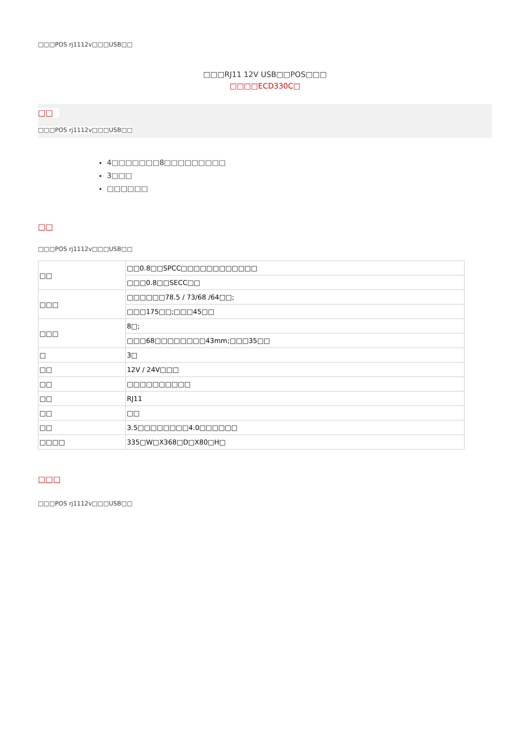□□□POS rj1112v□□□USB□□
□□□RJ11 12V USB□□POS□□□
□□□□ECD330C□
□□
□□□POS rj1112v□□□USB□□
4□□□□□□□8□□□□□□□□□
3□□□
□□□□□□
□□
□□□POS rj1112v□□□USB□□
| □□ | □□0.8□□SPCC□□□□□□□□□□□□ |
| | □□□0.8□□SECC□□ |
| □□□ | □□□□□□78.5 / 73/68 /64□□; |
| | □□□175□□;□□□45□□ |
| □□□ | 8□; |
| | □□□68□□□□□□□□43mm;□□□35□□ |
| □ | 3□ |
| □□ | 12V / 24V□□□ |
| □□ | □□□□□□□□□□ |
| □□ | RJ11 |
| □□ | □□ |
| □□ | 3.5□□□□□□□□4.0□□□□□□ |
| □□□□ | 335□W□X368□D□X80□H□ |
□□□
□□□POS rj1112v□□□USB□□